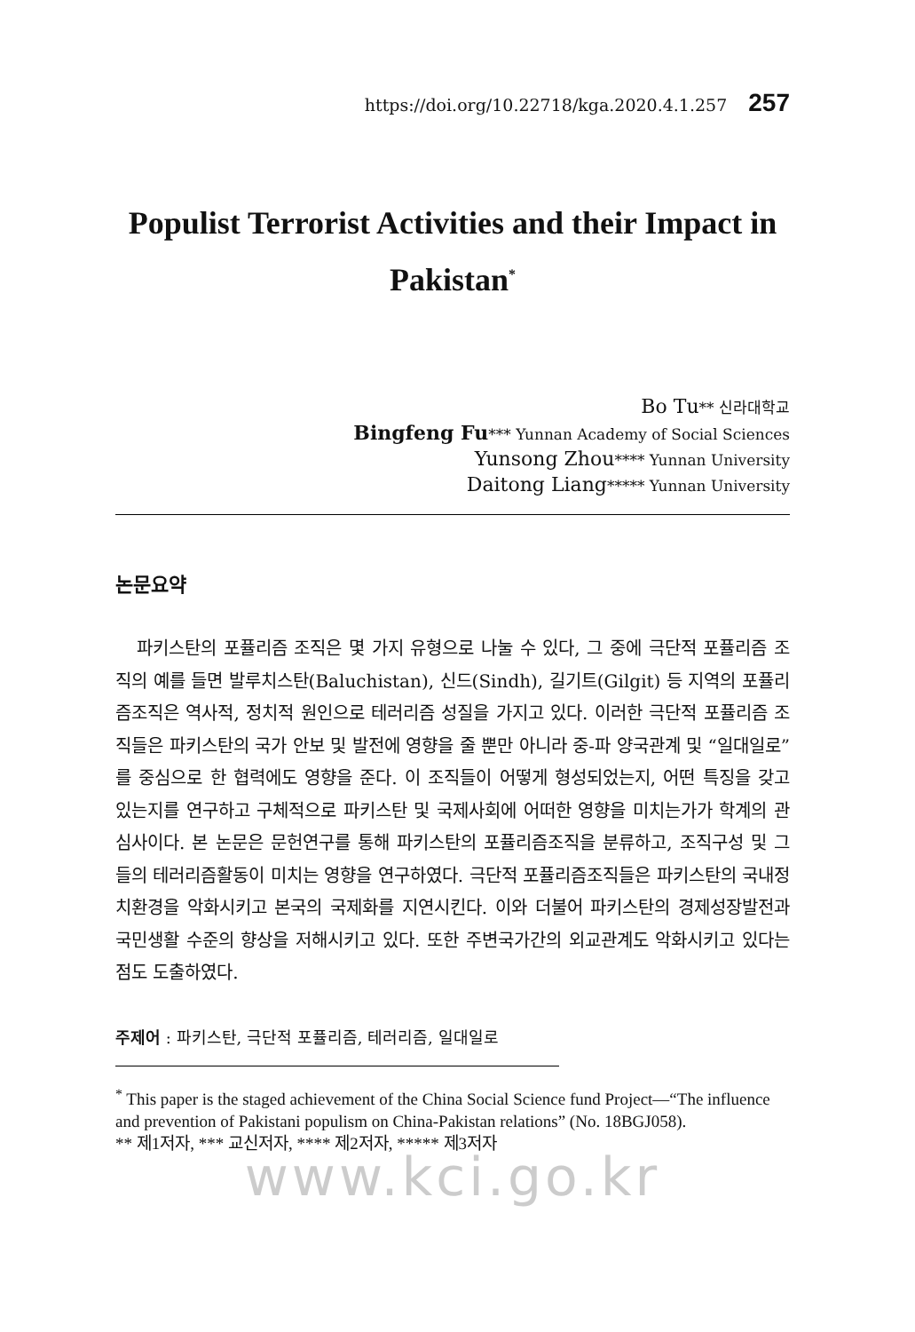https://doi.org/10.22718/kga.2020.4.1.257 257
Populist Terrorist Activities and their Impact in Pakistan<sup>*</sup>
Bo Tu** 신라대학교
Bingfeng Fu*** Yunnan Academy of Social Sciences
Yunsong Zhou**** Yunnan University
Daitong Liang***** Yunnan University
논문요약
파키스탄의 포퓰리즘 조직은 몇 가지 유형으로 나눌 수 있다, 그 중에 극단적 포퓰리즘 조직의 예를 들면 발루치스탄(Baluchistan), 신드(Sindh), 길기트(Gilgit) 등 지역의 포퓰리즘조직은 역사적, 정치적 원인으로 테러리즘 성질을 가지고 있다. 이러한 극단적 포퓰리즘 조직들은 파키스탄의 국가 안보 및 발전에 영향을 줄 뿐만 아니라 중-파 양국관계 및 “일대일로”를 중심으로 한 협력에도 영향을 준다. 이 조직들이 어떻게 형성되었는지, 어떤 특징을 갖고 있는지를 연구하고 구체적으로 파키스탄 및 국제사회에 어떠한 영향을 미치는가가 학계의 관심사이다. 본 논문은 문헌연구를 통해 파키스탄의 포퓰리즘조직을 분류하고, 조직구성 및 그들의 테러리즘활동이 미치는 영향을 연구하였다. 극단적 포퓰리즘조직들은 파키스탄의 국내정치환경을 악화시키고 본국의 국제화를 지연시킨다. 이와 더불어 파키스탄의 경제성장발전과 국민생활 수준의 향상을 저해시키고 있다. 또한 주변국가간의 외교관계도 악화시키고 있다는 점도 도출하였다.
주제어 : 파키스탄, 극단적 포퓰리즘, 테러리즘, 일대일로
<sup>*</sup> This paper is the staged achievement of the China Social Science fund Project—“The influence and prevention of Pakistani populism on China-Pakistan relations” (No. 18BGJ058).
** 제1저자, *** 교신저자, **** 제2저자, ***** 제3저자
www.kci.go.kr